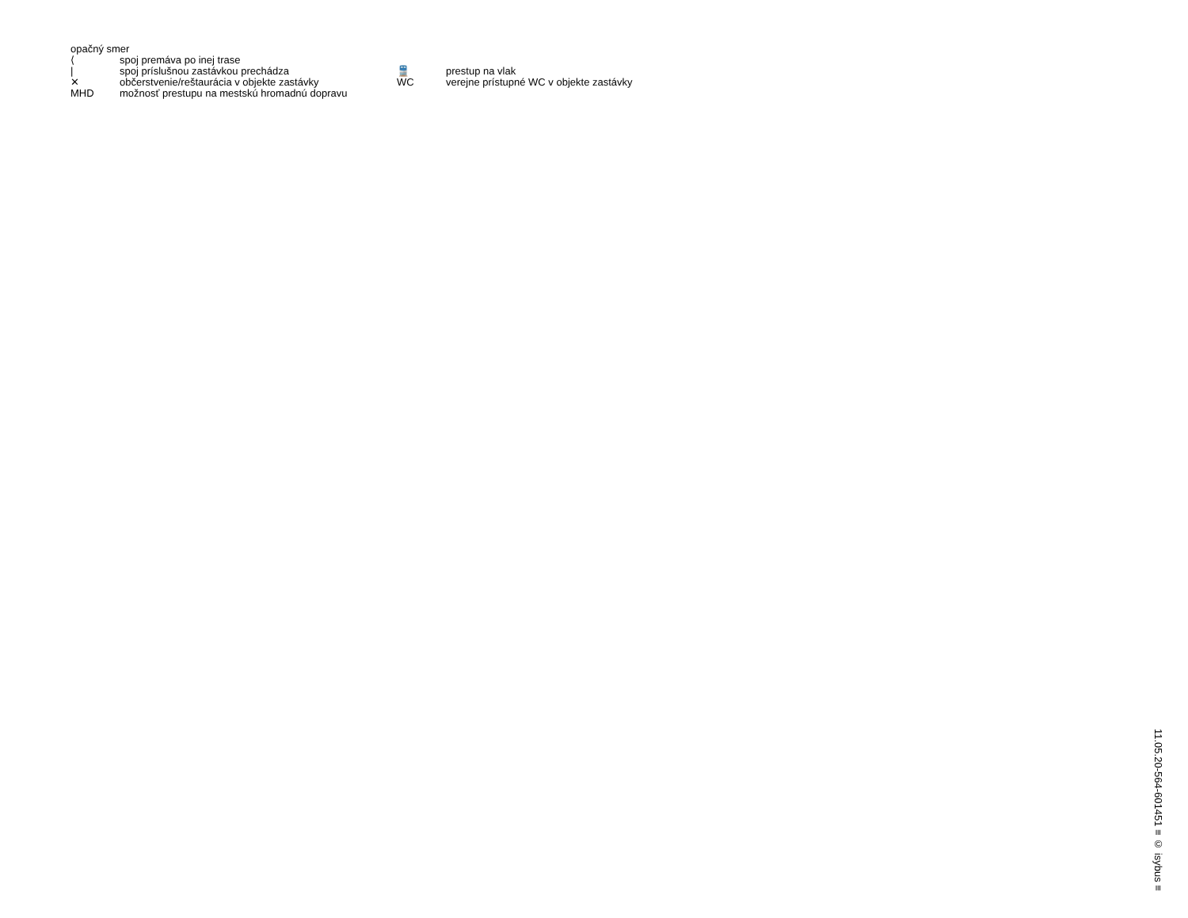opačný smer
| ⟨ | spoj premáva po inej trase | | |
| / | spoj príslušnou zastávkou prechádza | 🚆 | prestup na vlak |
| ✕ | občerstvenie/reštaurácia v objekte zastávky | WC | verejne prístupné WC v objekte zastávky |
| MHD | možnosť prestupu na mestskú hromadnú dopravu | | |
11.05.20-564-601451 ≡ © isybus ≡